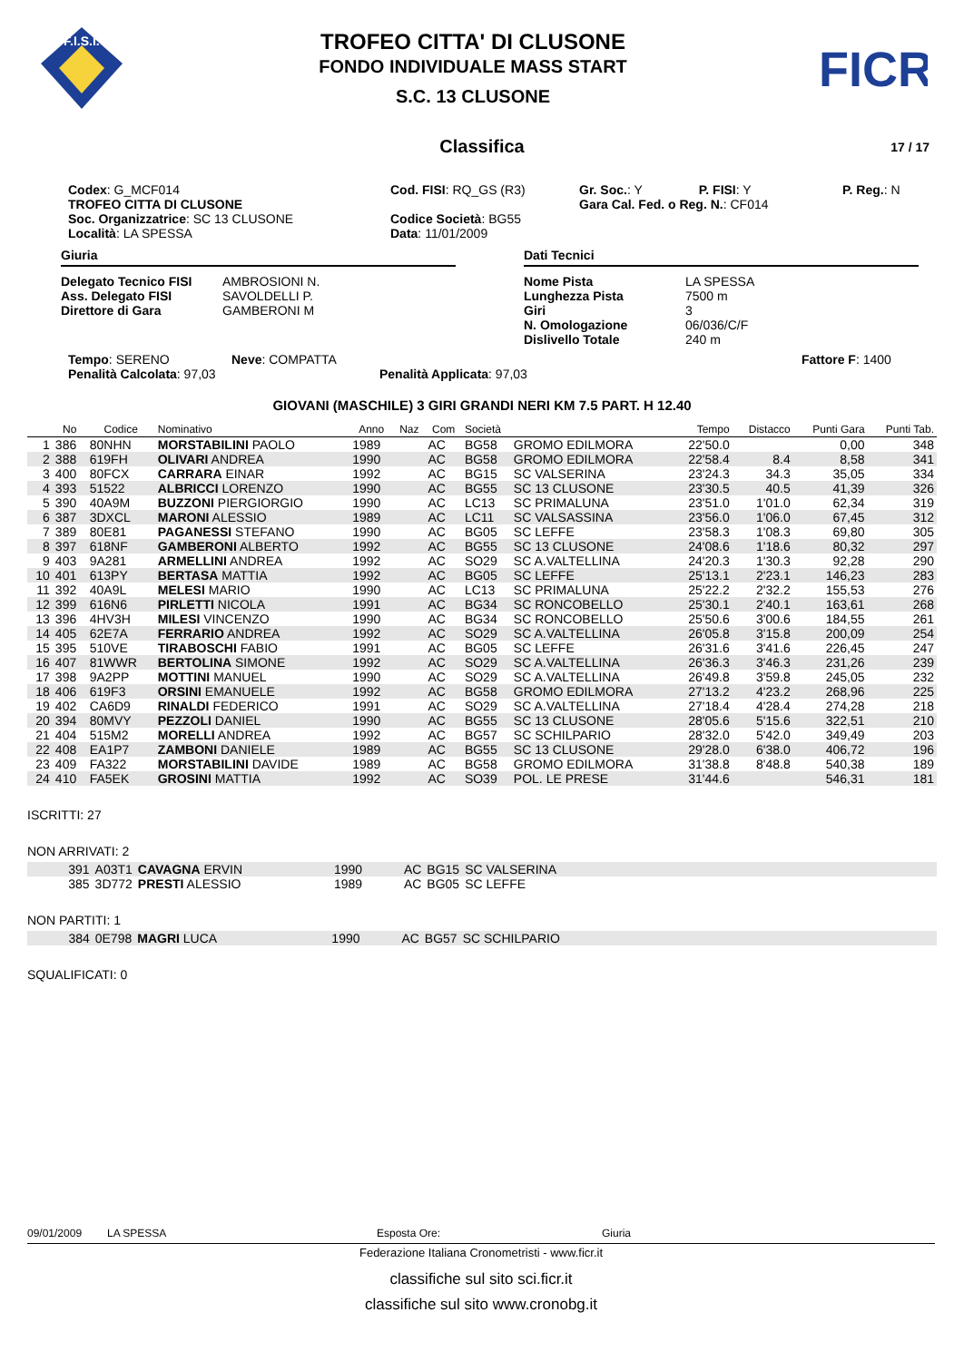F.I.S.I.
TROFEO CITTA' DI CLUSONE
FONDO INDIVIDUALE MASS START
S.C. 13 CLUSONE
FICR
Classifica 17 / 17
Codex: G_MCF014
TROFEO CITTA DI CLUSONE
Soc. Organizzatrice: SC 13 CLUSONE
Località: LA SPESSA
Cod. FISI: RQ_GS (R3)
Codice Società: BG55
Data: 11/01/2009
Gr. Soc.: Y P. FISI: Y
Gara Cal. Fed. o Reg. N.: CF014
P. Reg.: N
Giuria
Delegato Tecnico FISI AMBROSIONI N. Ass. Delegato FISI SAVOLDELLI P. Direttore di Gara GAMBERONI M
Dati Tecnici
Nome Pista LA SPESSA Lunghezza Pista 7500 m Giri 3 N. Omologazione 06/036/C/F Dislivello Totale 240 m
Tempo: SERENO
Penalità Calcolata: 97,03
Neve: COMPATTA
Penalità Applicata: 97,03
Fattore F: 1400
GIOVANI (MASCHILE) 3 GIRI GRANDI NERI KM 7.5 PART. H 12.40
| | No | Codice | Nominativo | Anno | Naz | Com | Società | | Tempo | Distacco | Punti Gara | Punti Tab. |
| --- | --- | --- | --- | --- | --- | --- | --- | --- | --- | --- | --- | --- |
| 1 | 386 | 80NHN | MORSTABILINI PAOLO | 1989 | | AC | BG58 | GROMO EDILMORA | 22'50.0 | | 0,00 | 348 |
| 2 | 388 | 619FH | OLIVARI ANDREA | 1990 | | AC | BG58 | GROMO EDILMORA | 22'58.4 | 8.4 | 8,58 | 341 |
| 3 | 400 | 80FCX | CARRARA EINAR | 1992 | | AC | BG15 | SC VALSERINA | 23'24.3 | 34.3 | 35,05 | 334 |
| 4 | 393 | 51522 | ALBRICCI LORENZO | 1990 | | AC | BG55 | SC 13 CLUSONE | 23'30.5 | 40.5 | 41,39 | 326 |
| 5 | 390 | 40A9M | BUZZONI PIERGIORGIO | 1990 | | AC | LC13 | SC PRIMALUNA | 23'51.0 | 1'01.0 | 62,34 | 319 |
| 6 | 387 | 3DXCL | MARONI ALESSIO | 1989 | | AC | LC11 | SC VALSASSINA | 23'56.0 | 1'06.0 | 67,45 | 312 |
| 7 | 389 | 80E81 | PAGANESSI STEFANO | 1990 | | AC | BG05 | SC LEFFE | 23'58.3 | 1'08.3 | 69,80 | 305 |
| 8 | 397 | 618NF | GAMBERONI ALBERTO | 1992 | | AC | BG55 | SC 13 CLUSONE | 24'08.6 | 1'18.6 | 80,32 | 297 |
| 9 | 403 | 9A281 | ARMELLINI ANDREA | 1992 | | AC | SO29 | SC A.VALTELLINA | 24'20.3 | 1'30.3 | 92,28 | 290 |
| 10 | 401 | 613PY | BERTASA MATTIA | 1992 | | AC | BG05 | SC LEFFE | 25'13.1 | 2'23.1 | 146,23 | 283 |
| 11 | 392 | 40A9L | MELESI MARIO | 1990 | | AC | LC13 | SC PRIMALUNA | 25'22.2 | 2'32.2 | 155,53 | 276 |
| 12 | 399 | 616N6 | PIRLETTI NICOLA | 1991 | | AC | BG34 | SC RONCOBELLO | 25'30.1 | 2'40.1 | 163,61 | 268 |
| 13 | 396 | 4HV3H | MILESI VINCENZO | 1990 | | AC | BG34 | SC RONCOBELLO | 25'50.6 | 3'00.6 | 184,55 | 261 |
| 14 | 405 | 62E7A | FERRARIO ANDREA | 1992 | | AC | SO29 | SC A.VALTELLINA | 26'05.8 | 3'15.8 | 200,09 | 254 |
| 15 | 395 | 510VE | TIRABOSCHI FABIO | 1991 | | AC | BG05 | SC LEFFE | 26'31.6 | 3'41.6 | 226,45 | 247 |
| 16 | 407 | 81WWR | BERTOLINA SIMONE | 1992 | | AC | SO29 | SC A.VALTELLINA | 26'36.3 | 3'46.3 | 231,26 | 239 |
| 17 | 398 | 9A2PP | MOTTINI MANUEL | 1990 | | AC | SO29 | SC A.VALTELLINA | 26'49.8 | 3'59.8 | 245,05 | 232 |
| 18 | 406 | 619F3 | ORSINI EMANUELE | 1992 | | AC | BG58 | GROMO EDILMORA | 27'13.2 | 4'23.2 | 268,96 | 225 |
| 19 | 402 | CA6D9 | RINALDI FEDERICO | 1991 | | AC | SO29 | SC A.VALTELLINA | 27'18.4 | 4'28.4 | 274,28 | 218 |
| 20 | 394 | 80MVY | PEZZOLI DANIEL | 1990 | | AC | BG55 | SC 13 CLUSONE | 28'05.6 | 5'15.6 | 322,51 | 210 |
| 21 | 404 | 515M2 | MORELLI ANDREA | 1992 | | AC | BG57 | SC SCHILPARIO | 28'32.0 | 5'42.0 | 349,49 | 203 |
| 22 | 408 | EA1P7 | ZAMBONI DANIELE | 1989 | | AC | BG55 | SC 13 CLUSONE | 29'28.0 | 6'38.0 | 406,72 | 196 |
| 23 | 409 | FA322 | MORSTABILINI DAVIDE | 1989 | | AC | BG58 | GROMO EDILMORA | 31'38.8 | 8'48.8 | 540,38 | 189 |
| 24 | 410 | FA5EK | GROSINI MATTIA | 1992 | | AC | SO39 | POL. LE PRESE | 31'44.6 | | 546,31 | 181 |
ISCRITTI: 27
NON ARRIVATI: 2
| | 391 | A03T1 | CAVAGNA ERVIN | 1990 | AC | BG15 | SC VALSERINA |
| | 385 | 3D772 | PRESTI ALESSIO | 1989 | AC | BG05 | SC LEFFE |
NON PARTITI: 1
| | 384 | 0E798 | MAGRI LUCA | 1990 | AC | BG57 | SC SCHILPARIO |
SQUALIFICATI: 0
09/01/2009 LA SPESSA Esposta Ore: Giuria
Federazione Italiana Cronometristi - www.ficr.it
classifiche sul sito sci.ficr.it
classifiche sul sito www.cronobg.it